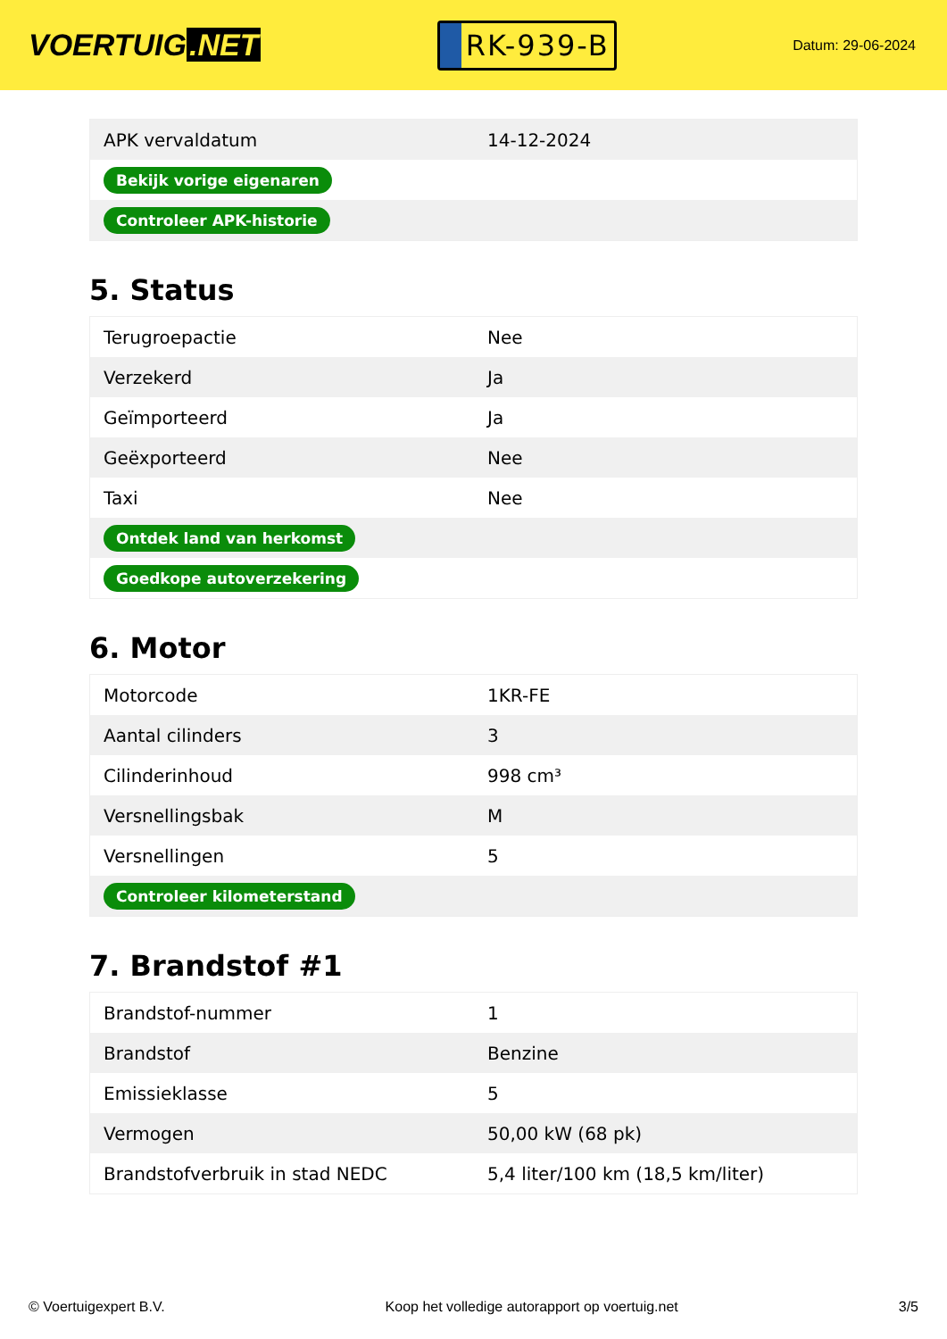VOERTUIG.NET
RK-939-B
Datum: 29-06-2024
| APK vervaldatum | 14-12-2024 |
| Bekijk vorige eigenaren | |
| Controleer APK-historie | |
5. Status
| Terugroepactie | Nee |
| Verzekerd | Ja |
| Geïmporteerd | Ja |
| Geëxporteerd | Nee |
| Taxi | Nee |
| Ontdek land van herkomst | |
| Goedkope autoverzekering | |
6. Motor
| Motorcode | 1KR-FE |
| Aantal cilinders | 3 |
| Cilinderinhoud | 998 cm³ |
| Versnellingsbak | M |
| Versnellingen | 5 |
| Controleer kilometerstand | |
7. Brandstof #1
| Brandstof-nummer | 1 |
| Brandstof | Benzine |
| Emissieklasse | 5 |
| Vermogen | 50,00 kW (68 pk) |
| Brandstofverbruik in stad NEDC | 5,4 liter/100 km (18,5 km/liter) |
© Voertuigexpert B.V. Koop het volledige autorapport op voertuig.net 3/5